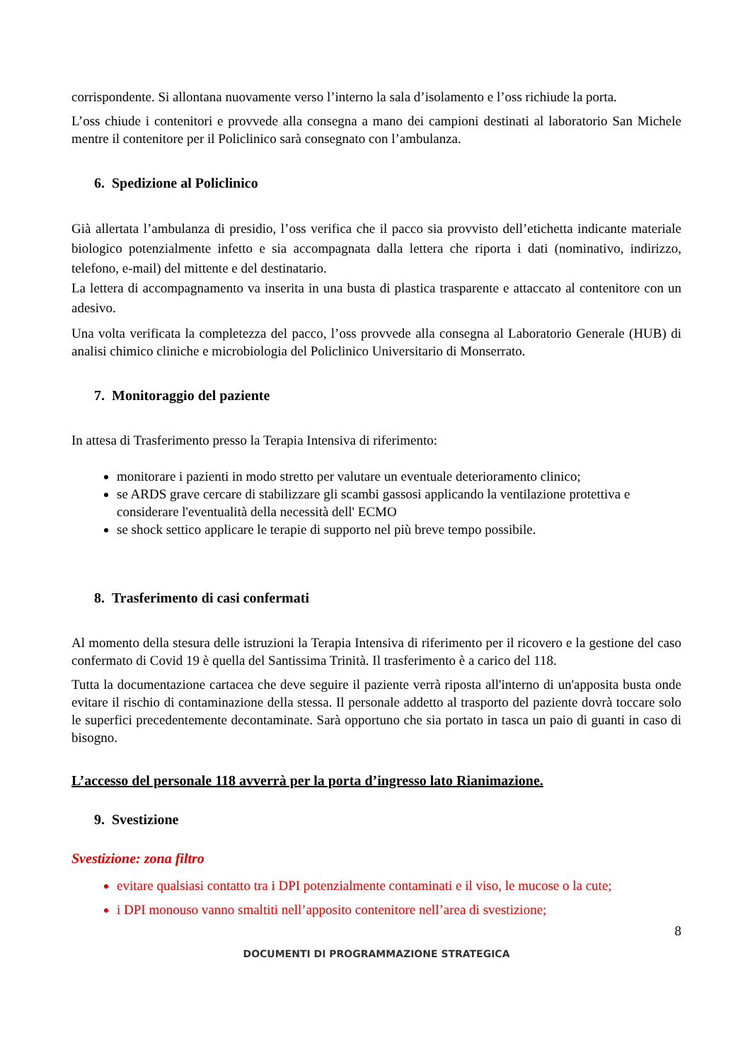corrispondente. Si allontana nuovamente verso l’interno la sala d’isolamento e l’oss richiude la porta.
L’oss chiude i contenitori e provvede alla consegna a mano dei campioni destinati al laboratorio San Michele mentre il contenitore per il Policlinico sarà consegnato con l’ambulanza.
6. Spedizione al Policlinico
Già allertata l’ambulanza di presidio, l’oss verifica che il pacco sia provvisto dell’etichetta indicante materiale biologico potenzialmente infetto e sia accompagnata dalla lettera che riporta i dati (nominativo, indirizzo, telefono, e-mail) del mittente e del destinatario.
La lettera di accompagnamento va inserita in una busta di plastica trasparente e attaccato al contenitore con un adesivo.
Una volta verificata la completezza del pacco, l’oss provvede alla consegna al Laboratorio Generale (HUB) di analisi chimico cliniche e microbiologia del Policlinico Universitario di Monserrato.
7. Monitoraggio del paziente
In attesa di Trasferimento presso la Terapia Intensiva di riferimento:
monitorare i pazienti in modo stretto per valutare un eventuale deterioramento clinico;
se ARDS grave cercare di stabilizzare gli scambi gassosi applicando la ventilazione protettiva e considerare l'eventualità della necessità dell' ECMO
se shock settico applicare le terapie di supporto nel più breve tempo possibile.
8. Trasferimento di casi confermati
Al momento della stesura delle istruzioni la Terapia Intensiva di riferimento per il ricovero e la gestione del caso confermato di Covid 19 è quella del Santissima Trinità. Il trasferimento è a carico del 118.
Tutta la documentazione cartacea che deve seguire il paziente verrà riposta all'interno di un'apposita busta onde evitare il rischio di contaminazione della stessa. Il personale addetto al trasporto del paziente dovrà toccare solo le superfici precedentemente decontaminate. Sarà opportuno che sia portato in tasca un paio di guanti in caso di bisogno.
L’accesso del personale 118 avverrà per la porta d’ingresso lato Rianimazione.
9. Svestizione
Svestizione: zona filtro
evitare qualsiasi contatto tra i DPI potenzialmente contaminati e il viso, le mucose o la cute;
i DPI monouso vanno smaltiti nell’apposito contenitore nell’area di svestizione;
8
DOCUMENTI DI PROGRAMMAZIONE STRATEGICA